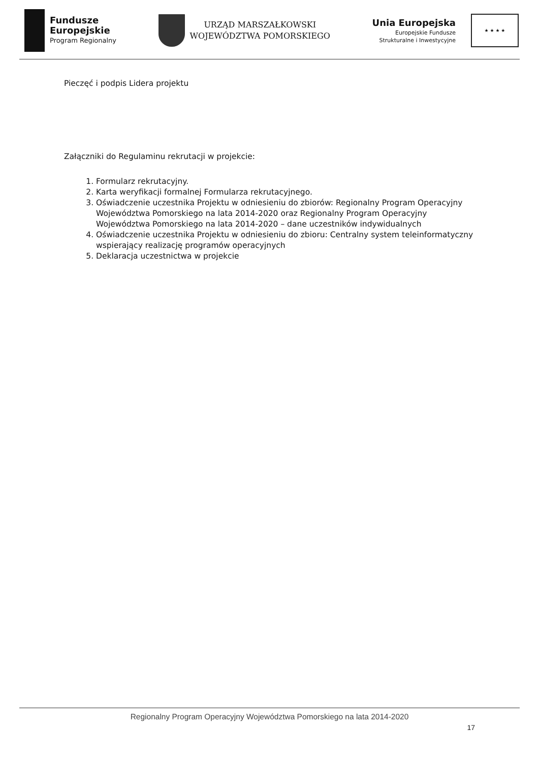Fundusze
Europejskie
Program Regionalny
URZĄD MARSZAŁKOWSKI
WOJEWÓDZTWA POMORSKIEGO
Unia Europejska
Europejskie Fundusze
Strukturalne i Inwestycyjne
★ ★ ★ ★
Pieczęć i podpis Lidera projektu
Załączniki do Regulaminu rekrutacji w projekcie:
1. Formularz rekrutacyjny.
2. Karta weryfikacji formalnej Formularza rekrutacyjnego.
3. Oświadczenie uczestnika Projektu w odniesieniu do zbiorów: Regionalny Program Operacyjny Województwa Pomorskiego na lata 2014-2020 oraz Regionalny Program Operacyjny Województwa Pomorskiego na lata 2014-2020 – dane uczestników indywidualnych
4. Oświadczenie uczestnika Projektu w odniesieniu do zbioru: Centralny system teleinformatyczny wspierający realizację programów operacyjnych
5. Deklaracja uczestnictwa w projekcie
Regionalny Program Operacyjny Województwa Pomorskiego na lata 2014-2020
17